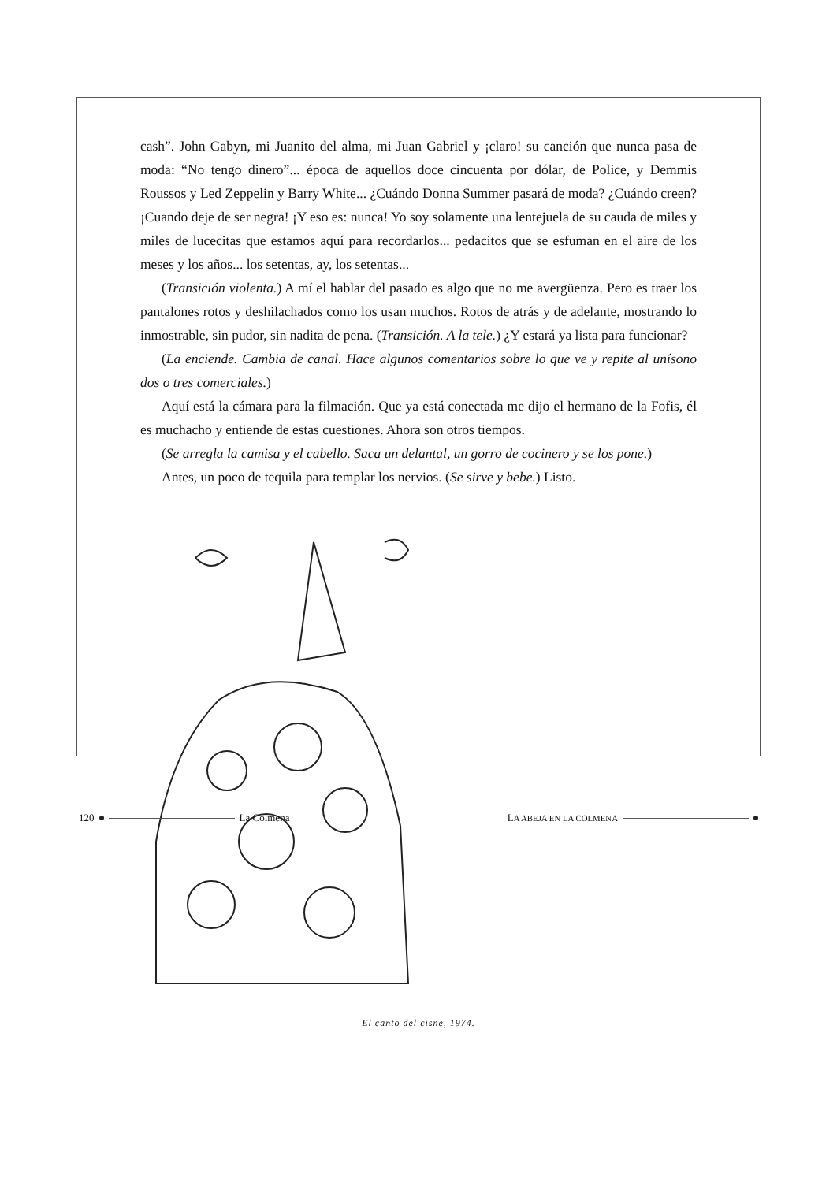cash”. John Gabyn, mi Juanito del alma, mi Juan Gabriel y ¡claro! su canción que nunca pasa de moda: “No tengo dinero”... época de aquellos doce cincuenta por dólar, de Police, y Demmis Roussos y Led Zeppelin y Barry White... ¿Cuándo Donna Summer pasará de moda? ¿Cuándo creen? ¡Cuando deje de ser negra! ¡Y eso es: nunca! Yo soy solamente una lentejuela de su cauda de miles y miles de lucecitas que estamos aquí para recordarlos... pedacitos que se esfuman en el aire de los meses y los años... los setentas, ay, los setentas...
(Transición violenta.) A mí el hablar del pasado es algo que no me avergüenza. Pero es traer los pantalones rotos y deshilachados como los usan muchos. Rotos de atrás y de adelante, mostrando lo inmostrable, sin pudor, sin nadita de pena. (Transición. A la tele.) ¿Y estará ya lista para funcionar?
(La enciende. Cambia de canal. Hace algunos comentarios sobre lo que ve y repite al unísono dos o tres comerciales.)
Aquí está la cámara para la filmación. Que ya está conectada me dijo el hermano de la Fofis, él es muchacho y entiende de estas cuestiones. Ahora son otros tiempos.
(Se arregla la camisa y el cabello. Saca un delantal, un gorro de cocinero y se los pone.)
Antes, un poco de tequila para templar los nervios. (Se sirve y bebe.) Listo.
El canto del cisne, 1974.
120 La Colmena LA ABEJA EN LA COLMENA